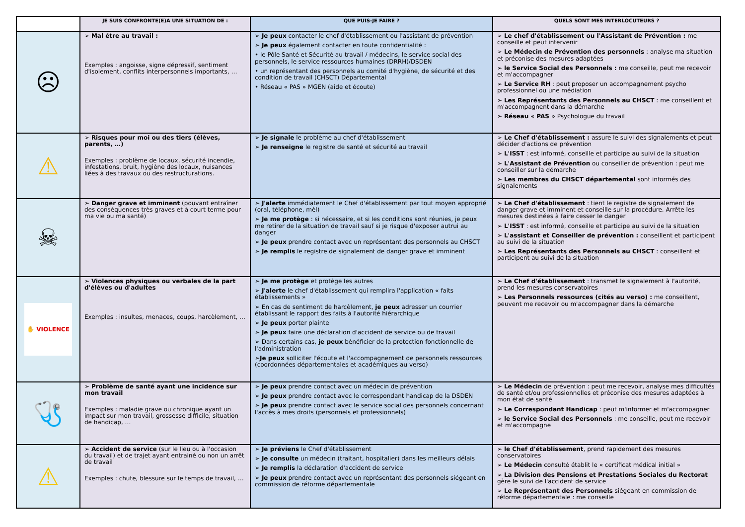| | JE SUIS CONFRONTE(E)A UNE SITUATION DE : | QUE PUIS-JE FAIRE ? | QUELS SONT MES INTERLOCUTEURS ? |
| --- | --- | --- | --- |
| ☹ | ➢ Mal être au travail : Exemples : angoisse, signe dépressif, sentiment d'isolement, conflits interpersonnels importants, … | ➢ Je peux contacter le chef d'établissement ou l'assistant de prévention ➢ Je peux également contacter en toute confidentialité : • le Pôle Santé et Sécurité au travail / médecins, le service social des personnels, le service ressources humaines (DRRH)/DSDEN • un représentant des personnels au comité d'hygiène, de sécurité et des condition de travail (CHSCT) Départemental • Réseau « PAS » MGEN (aide et écoute) | ➢ Le chef d'établissement ou l'Assistant de Prévention : me conseille et peut intervenir ➢ Le Médecin de Prévention des personnels : analyse ma situation et préconise des mesures adaptées ➢ le Service Social des Personnels : me conseille, peut me recevoir et m'accompagner ➢ Le Service RH : peut proposer un accompagnement psycho professionnel ou une médiation ➢ Les Représentants des Personnels au CHSCT : me conseillent et m'accompagnent dans la démarche ➢ Réseau « PAS » Psychologue du travail |
| ⚠ | ➢ Risques pour moi ou des tiers (élèves, parents, …) Exemples : problème de locaux, sécurité incendie, infestations, bruit, hygiène des locaux, nuisances liées à des travaux ou des restructurations. | ➢ Je signale le problème au chef d'établissement ➢ Je renseigne le registre de santé et sécurité au travail | ➢ Le Chef d'établissement : assure le suivi des signalements et peut décider d'actions de prévention ➢ L'ISST : est informé, conseille et participe au suivi de la situation ➢ L'Assistant de Prévention ou conseiller de prévention : peut me conseiller sur la démarche ➢ Les membres du CHSCT départemental sont informés des signalements |
| ☠ | ➢ Danger grave et imminent (pouvant entraîner des conséquences très graves et à court terme pour ma vie ou ma santé) | ➢ J'alerte immédiatement le Chef d'établissement par tout moyen approprié (oral, téléphone, mèl) ➢ Je me protège : si nécessaire, et si les conditions sont réunies, je peux me retirer de la situation de travail sauf si je risque d'exposer autrui au danger ➢ Je peux prendre contact avec un représentant des personnels au CHSCT ➢ Je remplis le registre de signalement de danger grave et imminent | ➢ Le Chef d'établissement : tient le registre de signalement de danger grave et imminent et conseille sur la procédure. Arrête les mesures destinées à faire cesser le danger ➢ L'ISST : est informé, conseille et participe au suivi de la situation ➢ L'assistant et Conseiller de prévention : conseillent et participent au suivi de la situation ➢ Les Représentants des Personnels au CHSCT : conseillent et participent au suivi de la situation |
| ✋ VIOLENCE | ➢ Violences physiques ou verbales de la part d'élèves ou d'adultes Exemples : insultes, menaces, coups, harcèlement, … | ➢ Je me protège et protège les autres ➢ J'alerte le chef d'établissement qui remplira l'application « faits établissements » ➢ En cas de sentiment de harcèlement, je peux adresser un courrier établissant le rapport des faits à l'autorité hiérarchique ➢ Je peux porter plainte ➢ Je peux faire une déclaration d'accident de service ou de travail ➢ Dans certains cas, je peux bénéficier de la protection fonctionnelle de l'administration ➢ Je peux solliciter l'écoute et l'accompagnement de personnels ressources (coordonnées départementales et académiques au verso) | ➢ Le Chef d'établissement : transmet le signalement à l'autorité, prend les mesures conservatoires ➢ Les Personnels ressources (cités au verso) : me conseillent, peuvent me recevoir ou m'accompagner dans la démarche |
| 🩺 | ➢ Problème de santé ayant une incidence sur mon travail Exemples : maladie grave ou chronique ayant un impact sur mon travail, grossesse difficile, situation de handicap, … | ➢ Je peux prendre contact avec un médecin de prévention ➢ Je peux prendre contact avec le correspondant handicap de la DSDEN ➢ Je peux prendre contact avec le service social des personnels concernant l'accès à mes droits (personnels et professionnels) | ➢ Le Médecin de prévention : peut me recevoir, analyse mes difficultés de santé et/ou professionnelles et préconise des mesures adaptées à mon état de santé ➢ Le Correspondant Handicap : peut m'informer et m'accompagner ➢ le Service Social des Personnels : me conseille, peut me recevoir et m'accompagne |
| ⚠ | ➢ Accident de service (sur le lieu ou à l'occasion du travail) et de trajet ayant entrainé ou non un arrêt de travail Exemples : chute, blessure sur le temps de travail, … | ➢ Je préviens le Chef d'établissement ➢ Je consulte un médecin (traitant, hospitalier) dans les meilleurs délais ➢ Je remplis la déclaration d'accident de service ➢ Je peux prendre contact avec un représentant des personnels siégeant en commission de réforme départementale | ➢ le Chef d'établissement , prend rapidement des mesures conservatoires ➢ Le Médecin consulté établit le « certificat médical initial » ➢ La Division des Pensions et Prestations Sociales du Rectorat gère le suivi de l'accident de service ➢ Le Représentant des Personnels siégeant en commission de réforme départementale : me conseille |